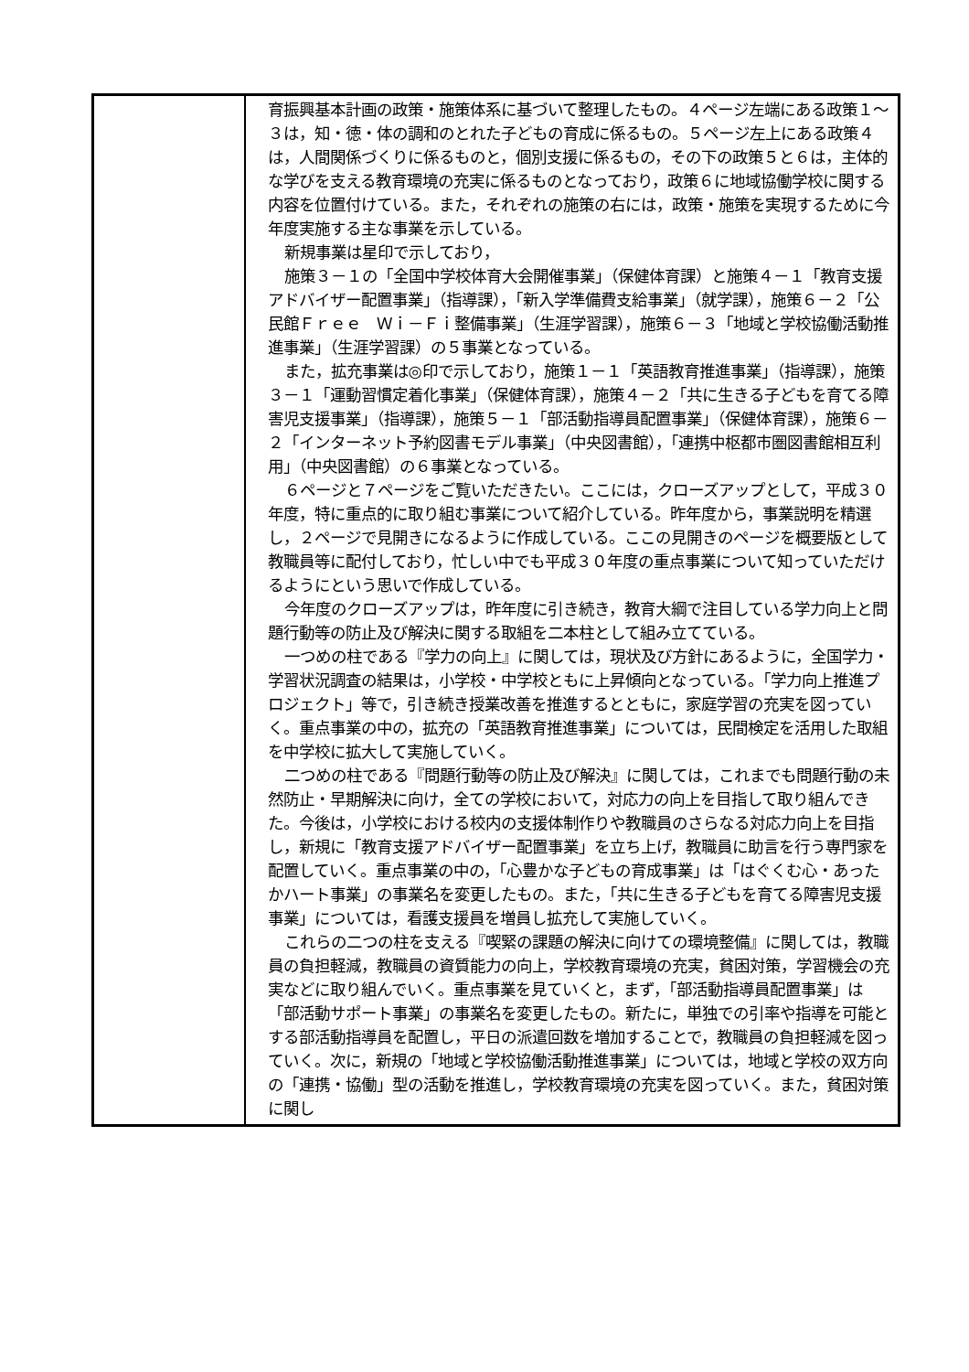| | 育振興基本計画の政策・施策体系に基づいて整理したもの。４ページ左端にある政策１～３は，知・徳・体の調和のとれた子どもの育成に係るもの。５ページ左上にある政策４は，人間関係づくりに係るものと，個別支援に係るもの，その下の政策５と６は，主体的な学びを支える教育環境の充実に係るものとなっており，政策６に地域協働学校に関する内容を位置付けている。また，それぞれの施策の右には，政策・施策を実現するために今年度実施する主な事業を示している。 新規事業は星印で示しており， 施策３－１の「全国中学校体育大会開催事業」（保健体育課）と施策４－１「教育支援アドバイザー配置事業」（指導課），「新入学準備費支給事業」（就学課），施策６－２「公民館Ｆｒｅｅ Ｗｉ－Ｆｉ整備事業」（生涯学習課），施策６－３「地域と学校協働活動推進事業」（生涯学習課）の５事業となっている。 また，拡充事業は◎印で示しており，施策１－１「英語教育推進事業」（指導課），施策３－１「運動習慣定着化事業」（保健体育課），施策４－２「共に生きる子どもを育てる障害児支援事業」（指導課），施策５－１「部活動指導員配置事業」（保健体育課），施策６－２「インターネット予約図書モデル事業」（中央図書館），「連携中枢都市圏図書館相互利用」（中央図書館）の６事業となっている。 ６ページと７ページをご覧いただきたい。ここには，クローズアップとして，平成３０年度，特に重点的に取り組む事業について紹介している。昨年度から，事業説明を精選し，２ページで見開きになるように作成している。ここの見開きのページを概要版として教職員等に配付しており，忙しい中でも平成３０年度の重点事業について知っていただけるようにという思いで作成している。 今年度のクローズアップは，昨年度に引き続き，教育大綱で注目している学力向上と問題行動等の防止及び解決に関する取組を二本柱として組み立てている。 一つめの柱である『学力の向上』に関しては，現状及び方針にあるように，全国学力・学習状況調査の結果は，小学校・中学校ともに上昇傾向となっている。「学力向上推進プロジェクト」等で，引き続き授業改善を推進するとともに，家庭学習の充実を図っていく。重点事業の中の，拡充の「英語教育推進事業」については，民間検定を活用した取組を中学校に拡大して実施していく。 二つめの柱である『問題行動等の防止及び解決』に関しては，これまでも問題行動の未然防止・早期解決に向け，全ての学校において，対応力の向上を目指して取り組んできた。今後は，小学校における校内の支援体制作りや教職員のさらなる対応力向上を目指し，新規に「教育支援アドバイザー配置事業」を立ち上げ，教職員に助言を行う専門家を配置していく。重点事業の中の，「心豊かな子どもの育成事業」は「はぐくむ心・あったかハート事業」の事業名を変更したもの。また，「共に生きる子どもを育てる障害児支援事業」については，看護支援員を増員し拡充して実施していく。 これらの二つの柱を支える『喫緊の課題の解決に向けての環境整備』に関しては，教職員の負担軽減，教職員の資質能力の向上，学校教育環境の充実，貧困対策，学習機会の充実などに取り組んでいく。重点事業を見ていくと，まず，「部活動指導員配置事業」は「部活動サポート事業」の事業名を変更したもの。新たに，単独での引率や指導を可能とする部活動指導員を配置し，平日の派遣回数を増加することで，教職員の負担軽減を図っていく。次に，新規の「地域と学校協働活動推進事業」については，地域と学校の双方向の「連携・協働」型の活動を推進し，学校教育環境の充実を図っていく。また，貧困対策に関し |